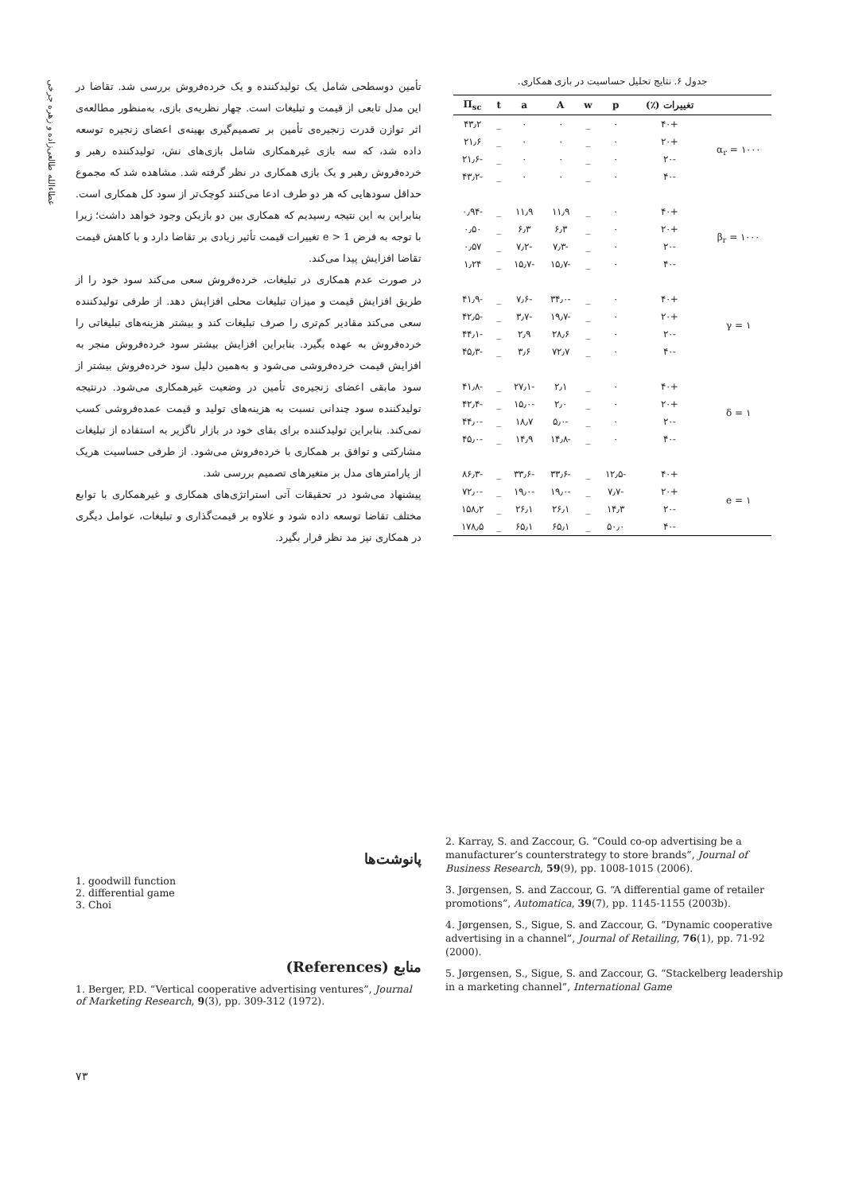عطاءالله طالعی‌زاده و زهره جرخی
تأمین دوسطحی شامل یک تولیدکننده و یک خرده‌فروش بررسی شد. تقاضا در این مدل تابعی از قیمت و تبلیغات است. چهار نظریه‌ی بازی، به‌منظور مطالعه‌ی اثر توازن قدرت زنجیره‌ی تأمین بر تصمیم‌گیری بهینه‌ی اعضای زنجیره توسعه داده شد، که سه بازی غیرهمکاری شامل بازی‌های نش، تولیدکننده رهبر و خرده‌فروش رهبر و یک بازی همکاری در نظر گرفته شد. مشاهده شد که مجموع حداقل سودهایی که هر دو طرف ادعا می‌کنند کوچک‌تر از سود کل همکاری است. بنابراین به این نتیجه رسیدیم که همکاری بین دو بازیکن وجود خواهد داشت؛ زیرا با توجه به فرض e > 1 تغییرات قیمت تأثیر زیادی بر تقاضا دارد و با کاهش قیمت تقاضا افزایش پیدا می‌کند.
در صورت عدم همکاری در تبلیغات، خرده‌فروش سعی می‌کند سود خود را از طریق افزایش قیمت و میزان تبلیغات محلی افزایش دهد. از طرفی تولیدکننده سعی می‌کند مقادیر کم‌تری را صرف تبلیغات کند و بیشتر هزینه‌های تبلیغاتی را خرده‌فروش به عهده بگیرد. بنابراین افزایش بیشتر سود خرده‌فروش منجر به افزایش قیمت خرده‌فروشی می‌شود و به‌همین دلیل سود خرده‌فروش بیشتر از سود مابقی اعضای زنجیره‌ی تأمین در وضعیت غیرهمکاری می‌شود. درنتیجه تولیدکننده سود چندانی نسبت به هزینه‌های تولید و قیمت عمده‌فروشی کسب نمی‌کند. بنابراین تولیدکننده برای بقای خود در بازار ناگزیر به استفاده از تبلیغات مشارکتی و توافق بر همکاری با خرده‌فروش می‌شود. از طرفی حساسیت هریک از پارامترهای مدل بر متغیرهای تصمیم بررسی شد.
پیشنهاد می‌شود در تحقیقات آتی استراتژی‌های همکاری و غیرهمکاری با توابع مختلف تقاضا توسعه داده شود و علاوه بر قیمت‌گذاری و تبلیغات، عوامل دیگری در همکاری نیز مد نظر قرار بگیرد.
جدول ۶. نتایج تحلیل حساسیت در بازی همکاری.
| | تغییرات (٪) | p | w | A | a | t | Π<sub>sc</sub> |
| --- | --- | --- | --- | --- | --- | --- | --- |
| α<sub>r</sub> = ۱۰۰۰ | +۴۰ | ۰ | _ | ۰ | ۰ | _ | ۴۳٫۲ |
| | +۲۰ | ۰ | _ | ۰ | ۰ | _ | ۲۱٫۶ |
| | -۲۰ | ۰ | _ | ۰ | ۰ | _ | -۲۱٫۶ |
| | -۴۰ | ۰ | _ | ۰ | ۰ | _ | -۴۳٫۲ |
| β<sub>r</sub> = ۱۰۰۰ | +۴۰ | ۰ | _ | ۱۱٫۹ | ۱۱٫۹ | _ | -۰٫۹۴ |
| | +۲۰ | ۰ | _ | ۶٫۳ | ۶٫۳ | _ | ۰٫۵۰ |
| | -۲۰ | ۰ | _ | -۷٫۳ | -۷٫۲ | _ | ۰٫۵۷ |
| | -۴۰ | ۰ | _ | -۱۵٫۷ | -۱۵٫۷ | _ | ۱٫۲۴ |
| γ = ۱ | +۴۰ | ۰ | _ | -۳۴٫۰ | -۷٫۶ | _ | -۴۱٫۹ |
| | +۲۰ | ۰ | _ | -۱۹٫۷ | -۳٫۷ | _ | -۴۲٫۵ |
| | -۲۰ | ۰ | _ | ۲۸٫۶ | ۲٫۹ | _ | -۴۴٫۱ |
| | -۴۰ | ۰ | _ | ۷۲٫۷ | ۳٫۶ | _ | -۴۵٫۳ |
| δ = ۱ | +۴۰ | ۰ | _ | ۲٫۱ | -۲۷٫۱ | _ | -۴۱٫۸ |
| | +۲۰ | ۰ | _ | ۲٫۰ | -۱۵٫۰ | _ | -۴۲٫۴ |
| | -۲۰ | ۰ | _ | -۵٫۰ | ۱۸٫۷ | _ | -۴۴٫۰ |
| | -۴۰ | ۰ | _ | -۱۴٫۸ | ۱۴٫۹ | _ | -۴۵٫۰ |
| e = ۱ | +۴۰ | -۱۲٫۵ | _ | -۳۳٫۶ | -۳۳٫۶ | _ | -۸۶٫۳ |
| | +۲۰ | -۷٫۷ | _ | -۱۹٫۰ | -۱۹٫۰ | _ | -۷۲٫۰ |
| | -۲۰ | ۱۴٫۳ | _ | ۲۶٫۱ | ۲۶٫۱ | _ | ۱۵۸٫۲ |
| | -۴۰ | ۵۰٫۰ | _ | ۶۵٫۱ | ۶۵٫۱ | _ | ۱۷۸٫۵ |
پانوشت‌ها
1. goodwill function
2. differential game
3. Choi
منابع (References)
1. Berger, P.D. “Vertical cooperative advertising ventures”, Journal of Marketing Research, 9(3), pp. 309-312 (1972).
2. Karray, S. and Zaccour, G. “Could co-op advertising be a manufacturer’s counterstrategy to store brands”, Journal of Business Research, 59(9), pp. 1008-1015 (2006).
3. Jørgensen, S. and Zaccour, G. “A differential game of retailer promotions”, Automatica, 39(7), pp. 1145-1155 (2003b).
4. Jørgensen, S., Sigue, S. and Zaccour, G. “Dynamic cooperative advertising in a channel”, Journal of Retailing, 76(1), pp. 71-92 (2000).
5. Jørgensen, S., Sigue, S. and Zaccour, G. “Stackelberg leadership in a marketing channel”, International Game
۷۳